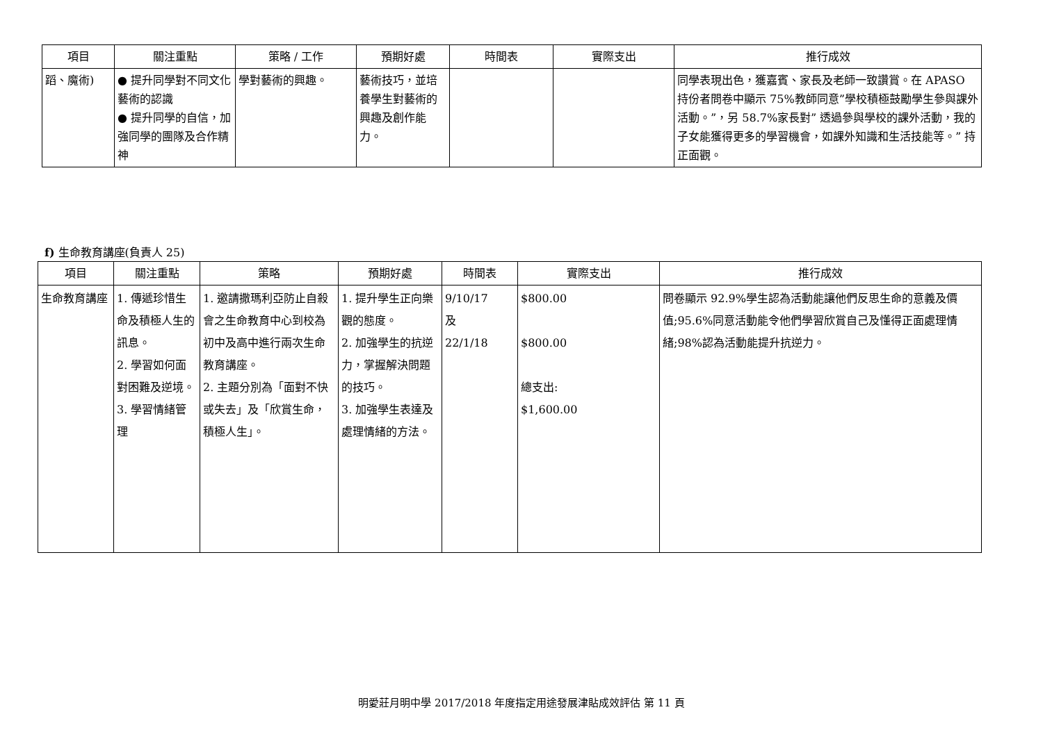| 項目 | 關注重點 | 策略 / 工作 | 預期好處 | 時間表 | 實際支出 | 推行成效 |
| --- | --- | --- | --- | --- | --- | --- |
| 蹈、魔術) | ● 提升同學對不同文化藝術的認識 ● 提升同學的自信，加強同學的團隊及合作精神 | 學對藝術的興趣。 | 藝術技巧，並培養學生對藝術的興趣及創作能力。 | | | 同學表現出色，獲嘉賓、家長及老師一致讚賞。在 APASO 持份者問卷中顯示 75%教師同意”學校積極鼓勵學生參與課外活動。”，另 58.7%家長對” 透過參與學校的課外活動，我的子女能獲得更多的學習機會，如課外知識和生活技能等。” 持正面觀。 |
f) 生命教育講座(負責人 25)
| 項目 | 關注重點 | 策略 | 預期好處 | 時間表 | 實際支出 | 推行成效 |
| --- | --- | --- | --- | --- | --- | --- |
| 生命教育講座 | 1. 傳遞珍惜生命及積極人生的訊息。 2. 學習如何面對困難及逆境。 3. 學習情緒管理 | 1. 邀請撒瑪利亞防止自殺會之生命教育中心到校為初中及高中進行兩次生命教育講座。 2. 主題分別為「面對不快或失去」及「欣賞生命，積極人生」。 | 1. 提升學生正向樂觀的態度。 2. 加強學生的抗逆力，掌握解決問題的技巧。 3. 加強學生表達及處理情緒的方法。 | 9/10/17 及 22/1/18 | $800.00 $800.00 總支出: $1,600.00 | 問卷顯示 92.9%學生認為活動能讓他們反思生命的意義及價值;95.6%同意活動能令他們學習欣賞自己及懂得正面處理情緒;98%認為活動能提升抗逆力。 |
明愛莊月明中學 2017/2018 年度指定用途發展津貼成效評估 第 11 頁